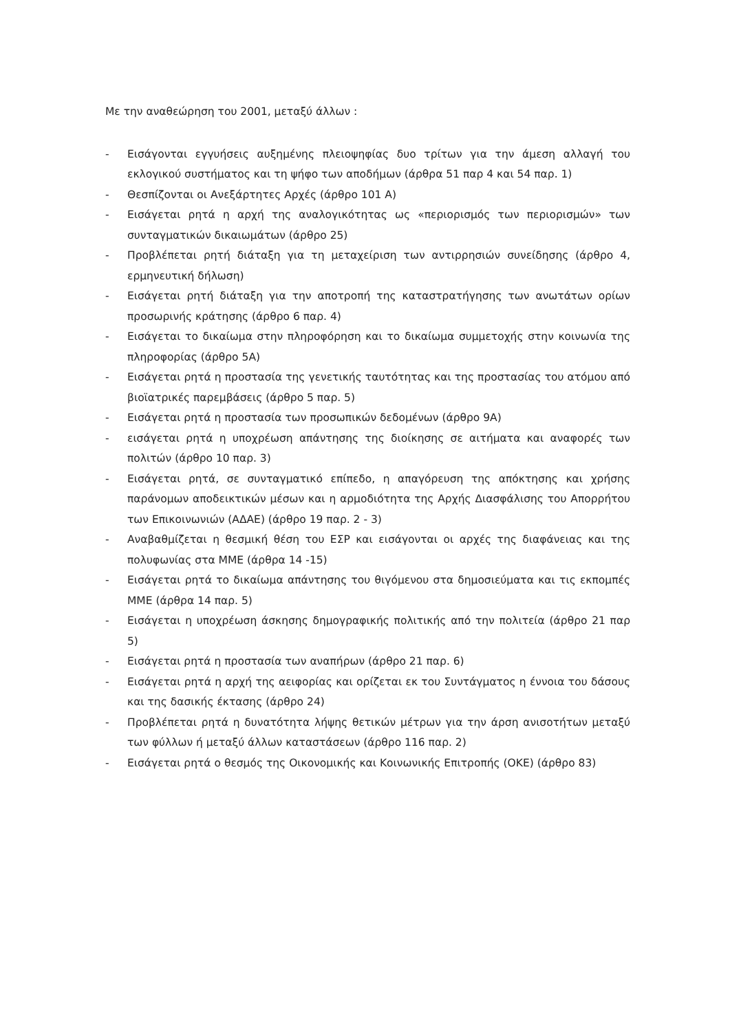Με την αναθεώρηση του 2001, μεταξύ άλλων :
- Εισάγονται εγγυήσεις αυξημένης πλειοψηφίας δυο τρίτων για την άμεση αλλαγή του εκλογικού συστήματος και τη ψήφο των αποδήμων (άρθρα 51 παρ 4 και 54 παρ. 1)
- Θεσπίζονται οι Ανεξάρτητες Αρχές (άρθρο 101 Α)
- Εισάγεται ρητά η αρχή της αναλογικότητας ως «περιορισμός των περιορισμών» των συνταγματικών δικαιωμάτων (άρθρο 25)
- Προβλέπεται ρητή διάταξη για τη μεταχείριση των αντιρρησιών συνείδησης (άρθρο 4, ερμηνευτική δήλωση)
- Εισάγεται ρητή διάταξη για την αποτροπή της καταστρατήγησης των ανωτάτων ορίων προσωρινής κράτησης (άρθρο 6 παρ. 4)
- Εισάγεται το δικαίωμα στην πληροφόρηση και το δικαίωμα συμμετοχής στην κοινωνία της πληροφορίας (άρθρο 5Α)
- Εισάγεται ρητά η προστασία της γενετικής ταυτότητας και της προστασίας του ατόμου από βιοϊατρικές παρεμβάσεις (άρθρο 5 παρ. 5)
- Εισάγεται ρητά η προστασία των προσωπικών δεδομένων (άρθρο 9Α)
- εισάγεται ρητά η υποχρέωση απάντησης της διοίκησης σε αιτήματα και αναφορές των πολιτών (άρθρο 10 παρ. 3)
- Εισάγεται ρητά, σε συνταγματικό επίπεδο, η απαγόρευση της απόκτησης και χρήσης παράνομων αποδεικτικών μέσων και η αρμοδιότητα της Αρχής Διασφάλισης του Απορρήτου των Επικοινωνιών (ΑΔΑΕ) (άρθρο 19 παρ. 2 - 3)
- Αναβαθμίζεται η θεσμική θέση του ΕΣΡ και εισάγονται οι αρχές της διαφάνειας και της πολυφωνίας στα ΜΜΕ (άρθρα 14 -15)
- Εισάγεται ρητά το δικαίωμα απάντησης του θιγόμενου στα δημοσιεύματα και τις εκπομπές ΜΜΕ (άρθρα 14 παρ. 5)
- Εισάγεται η υποχρέωση άσκησης δημογραφικής πολιτικής από την πολιτεία (άρθρο 21 παρ 5)
- Εισάγεται ρητά η προστασία των αναπήρων (άρθρο 21 παρ. 6)
- Εισάγεται ρητά η αρχή της αειφορίας και ορίζεται εκ του Συντάγματος η έννοια του δάσους και της δασικής έκτασης (άρθρο 24)
- Προβλέπεται ρητά η δυνατότητα λήψης θετικών μέτρων για την άρση ανισοτήτων μεταξύ των φύλλων ή μεταξύ άλλων καταστάσεων (άρθρο 116 παρ. 2)
- Εισάγεται ρητά ο θεσμός της Οικονομικής και Κοινωνικής Επιτροπής (ΟΚΕ) (άρθρο 83)